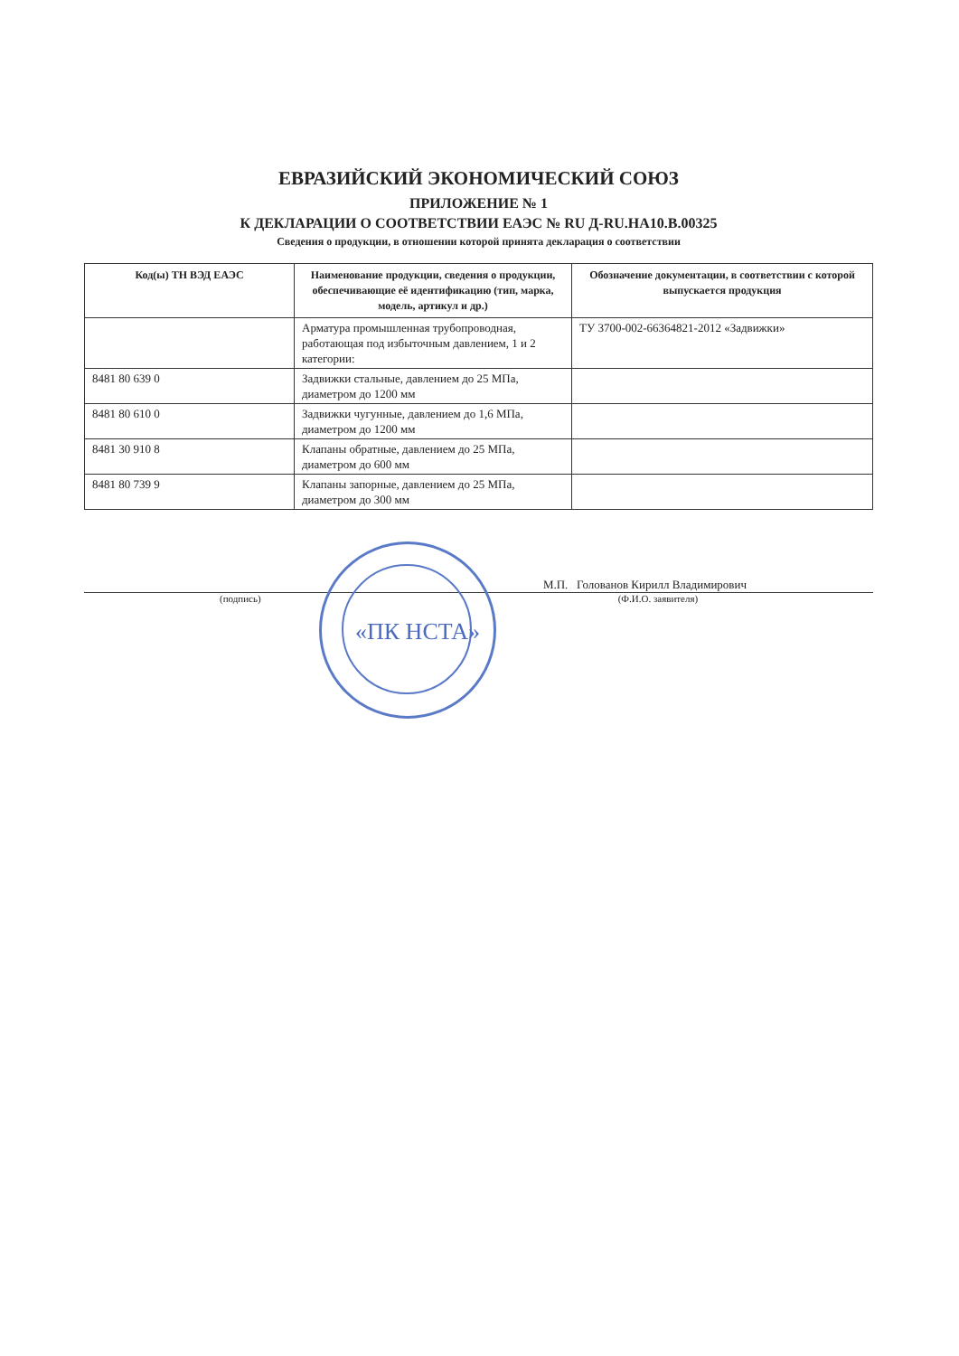ЕВРАЗИЙСКИЙ ЭКОНОМИЧЕСКИЙ СОЮЗ
ПРИЛОЖЕНИЕ № 1
К ДЕКЛАРАЦИИ О СООТВЕТСТВИИ ЕАЭС № RU Д-RU.НА10.В.00325
Сведения о продукции, в отношении которой принята декларация о соответствии
| Код(ы) ТН ВЭД ЕАЭС | Наименование продукции, сведения о продукции, обеспечивающие её идентификацию (тип, марка, модель, артикул и др.) | Обозначение документации, в соответствии с которой выпускается продукция |
| --- | --- | --- |
| | Арматура промышленная трубопроводная, работающая под избыточным давлением, 1 и 2 категории: | ТУ 3700-002-66364821-2012 «Задвижки» |
| 8481 80 639 0 | Задвижки стальные, давлением до 25 МПа, диаметром до 1200 мм | |
| 8481 80 610 0 | Задвижки чугунные, давлением до 1,6 МПа, диаметром до 1200 мм | |
| 8481 30 910 8 | Клапаны обратные, давлением до 25 МПа, диаметром до 600 мм | |
| 8481 80 739 9 | Клапаны запорные, давлением до 25 МПа, диаметром до 300 мм | |
«ПК НСТА»
М.П. Голованов Кирилл Владимирович
(подпись) (Ф.И.О. заявителя)